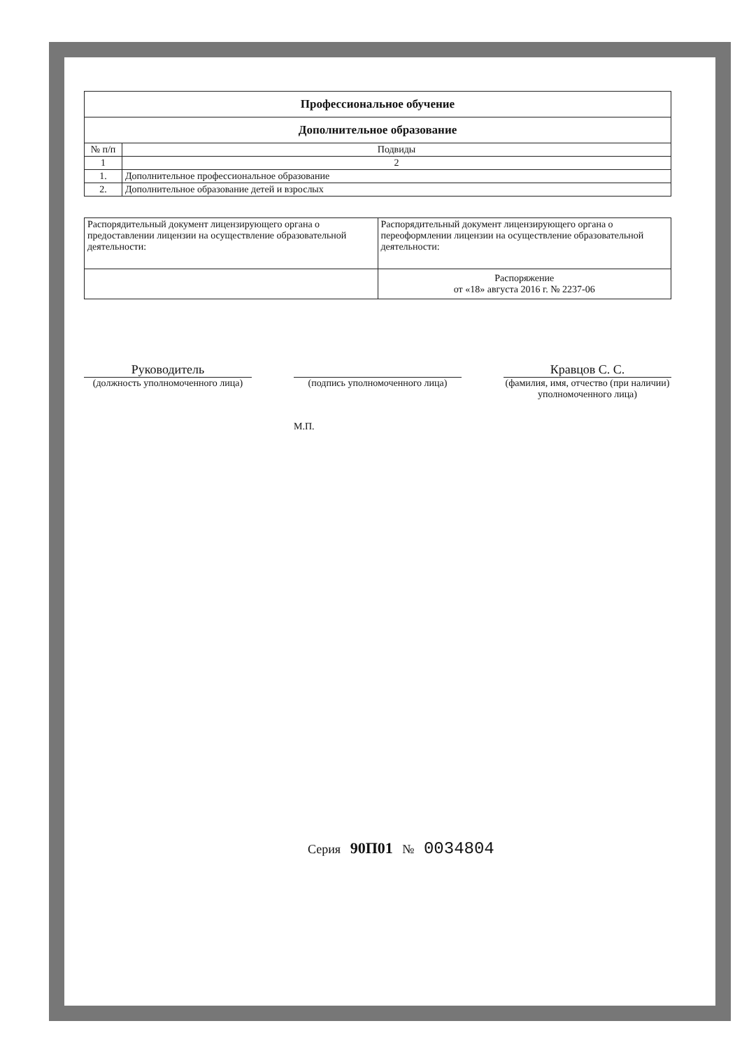| Профессиональное обучение | |
| Дополнительное образование | |
| № п/п | Подвиды |
| 1 | 2 |
| 1. | Дополнительное профессиональное образование |
| 2. | Дополнительное образование детей и взрослых |
| Распорядительный документ лицензирующего органа о предоставлении лицензии на осуществление образовательной деятельности: | Распорядительный документ лицензирующего органа о переоформлении лицензии на осуществление образовательной деятельности: |
| | Распоряжение от «18» августа 2016 г. № 2237-06 |
Руководитель
(должность уполномоченного лица)
(подпись уполномоченного лица)
Кравцов С. С.
(фамилия, имя, отчество (при наличии) уполномоченного лица)
М.П.
Серия 90П01 № 0034804